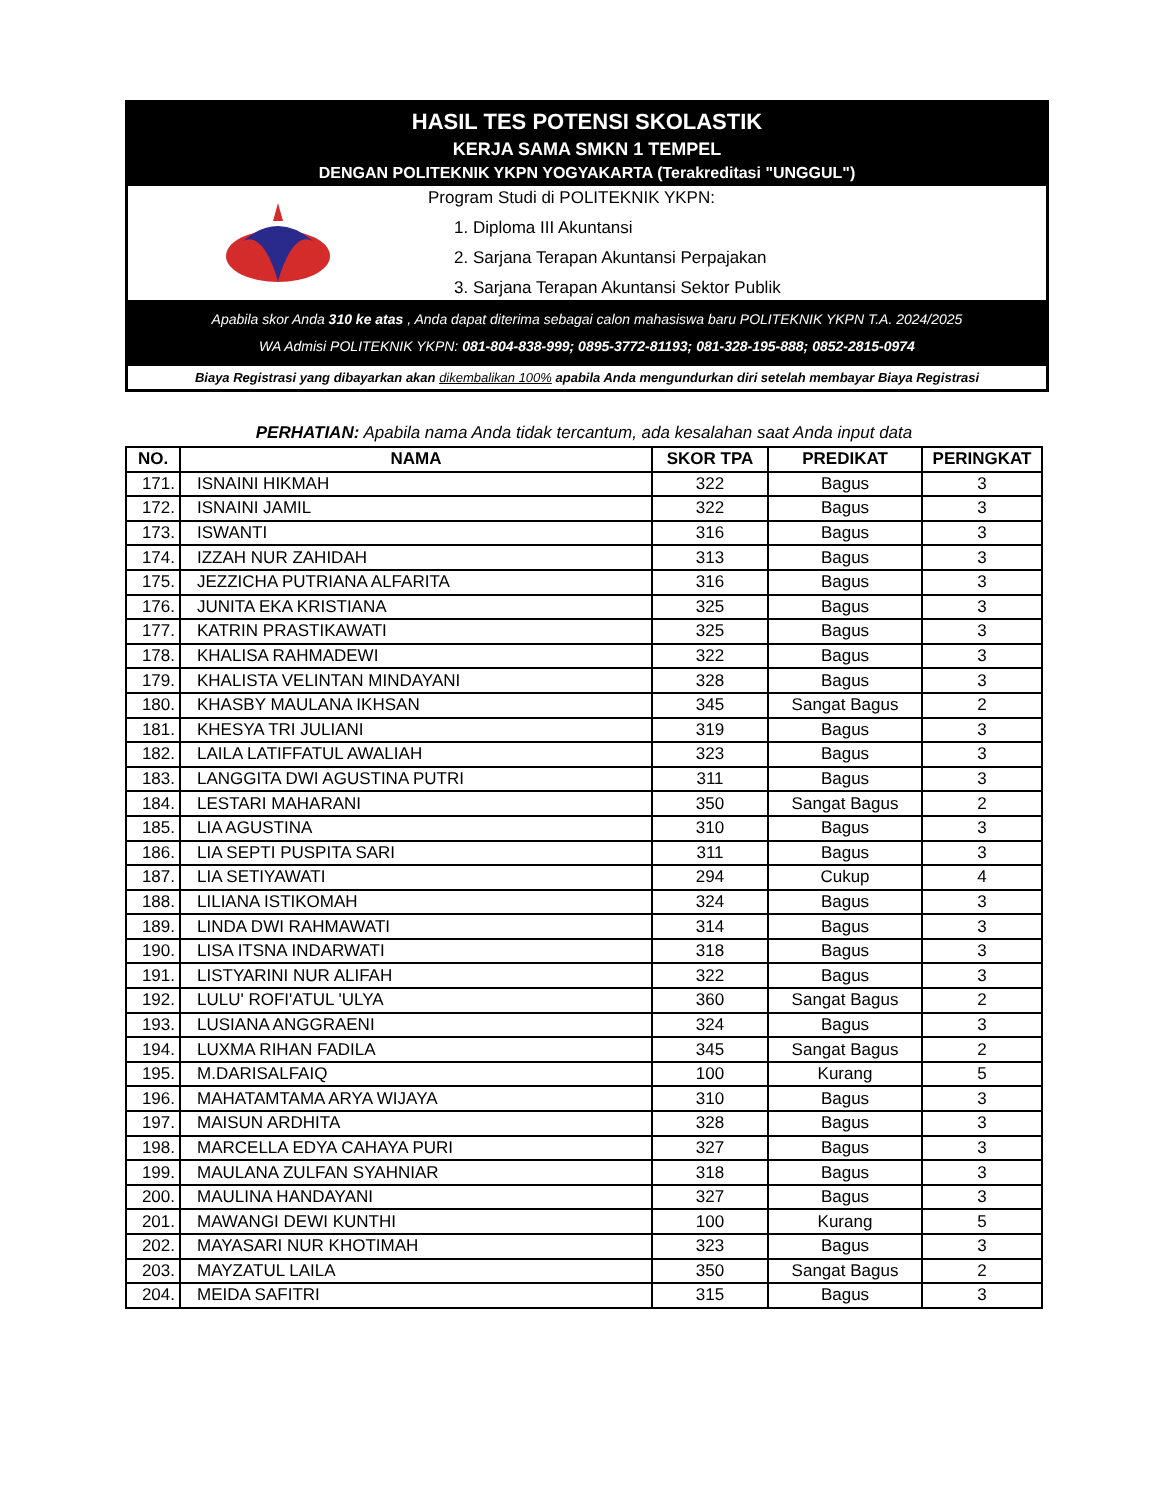HASIL TES POTENSI SKOLASTIK
KERJA SAMA SMKN 1 TEMPEL
DENGAN POLITEKNIK YKPN YOGYAKARTA (Terakreditasi "UNGGUL")
Program Studi di POLITEKNIK YKPN:
1. Diploma III Akuntansi
2. Sarjana Terapan Akuntansi Perpajakan
3. Sarjana Terapan Akuntansi Sektor Publik
Apabila skor Anda 310 ke atas , Anda dapat diterima sebagai calon mahasiswa baru POLITEKNIK YKPN T.A. 2024/2025
WA Admisi POLITEKNIK YKPN: 081-804-838-999; 0895-3772-81193; 081-328-195-888; 0852-2815-0974
Biaya Registrasi yang dibayarkan akan dikembalikan 100% apabila Anda mengundurkan diri setelah membayar Biaya Registrasi
PERHATIAN: Apabila nama Anda tidak tercantum, ada kesalahan saat Anda input data
| NO. | NAMA | SKOR TPA | PREDIKAT | PERINGKAT |
| --- | --- | --- | --- | --- |
| 171. | ISNAINI HIKMAH | 322 | Bagus | 3 |
| 172. | ISNAINI JAMIL | 322 | Bagus | 3 |
| 173. | ISWANTI | 316 | Bagus | 3 |
| 174. | IZZAH NUR ZAHIDAH | 313 | Bagus | 3 |
| 175. | JEZZICHA PUTRIANA ALFARITA | 316 | Bagus | 3 |
| 176. | JUNITA EKA KRISTIANA | 325 | Bagus | 3 |
| 177. | KATRIN PRASTIKAWATI | 325 | Bagus | 3 |
| 178. | KHALISA RAHMADEWI | 322 | Bagus | 3 |
| 179. | KHALISTA VELINTAN MINDAYANI | 328 | Bagus | 3 |
| 180. | KHASBY MAULANA IKHSAN | 345 | Sangat Bagus | 2 |
| 181. | KHESYA TRI JULIANI | 319 | Bagus | 3 |
| 182. | LAILA LATIFFATUL AWALIAH | 323 | Bagus | 3 |
| 183. | LANGGITA DWI AGUSTINA PUTRI | 311 | Bagus | 3 |
| 184. | LESTARI MAHARANI | 350 | Sangat Bagus | 2 |
| 185. | LIA AGUSTINA | 310 | Bagus | 3 |
| 186. | LIA SEPTI PUSPITA SARI | 311 | Bagus | 3 |
| 187. | LIA SETIYAWATI | 294 | Cukup | 4 |
| 188. | LILIANA ISTIKOMAH | 324 | Bagus | 3 |
| 189. | LINDA DWI RAHMAWATI | 314 | Bagus | 3 |
| 190. | LISA ITSNA INDARWATI | 318 | Bagus | 3 |
| 191. | LISTYARINI NUR ALIFAH | 322 | Bagus | 3 |
| 192. | LULU' ROFI'ATUL 'ULYA | 360 | Sangat Bagus | 2 |
| 193. | LUSIANA ANGGRAENI | 324 | Bagus | 3 |
| 194. | LUXMA RIHAN FADILA | 345 | Sangat Bagus | 2 |
| 195. | M.DARISALFAIQ | 100 | Kurang | 5 |
| 196. | MAHATAMTAMA ARYA WIJAYA | 310 | Bagus | 3 |
| 197. | MAISUN ARDHITA | 328 | Bagus | 3 |
| 198. | MARCELLA EDYA CAHAYA PURI | 327 | Bagus | 3 |
| 199. | MAULANA ZULFAN SYAHNIAR | 318 | Bagus | 3 |
| 200. | MAULINA HANDAYANI | 327 | Bagus | 3 |
| 201. | MAWANGI DEWI KUNTHI | 100 | Kurang | 5 |
| 202. | MAYASARI NUR KHOTIMAH | 323 | Bagus | 3 |
| 203. | MAYZATUL LAILA | 350 | Sangat Bagus | 2 |
| 204. | MEIDA SAFITRI | 315 | Bagus | 3 |